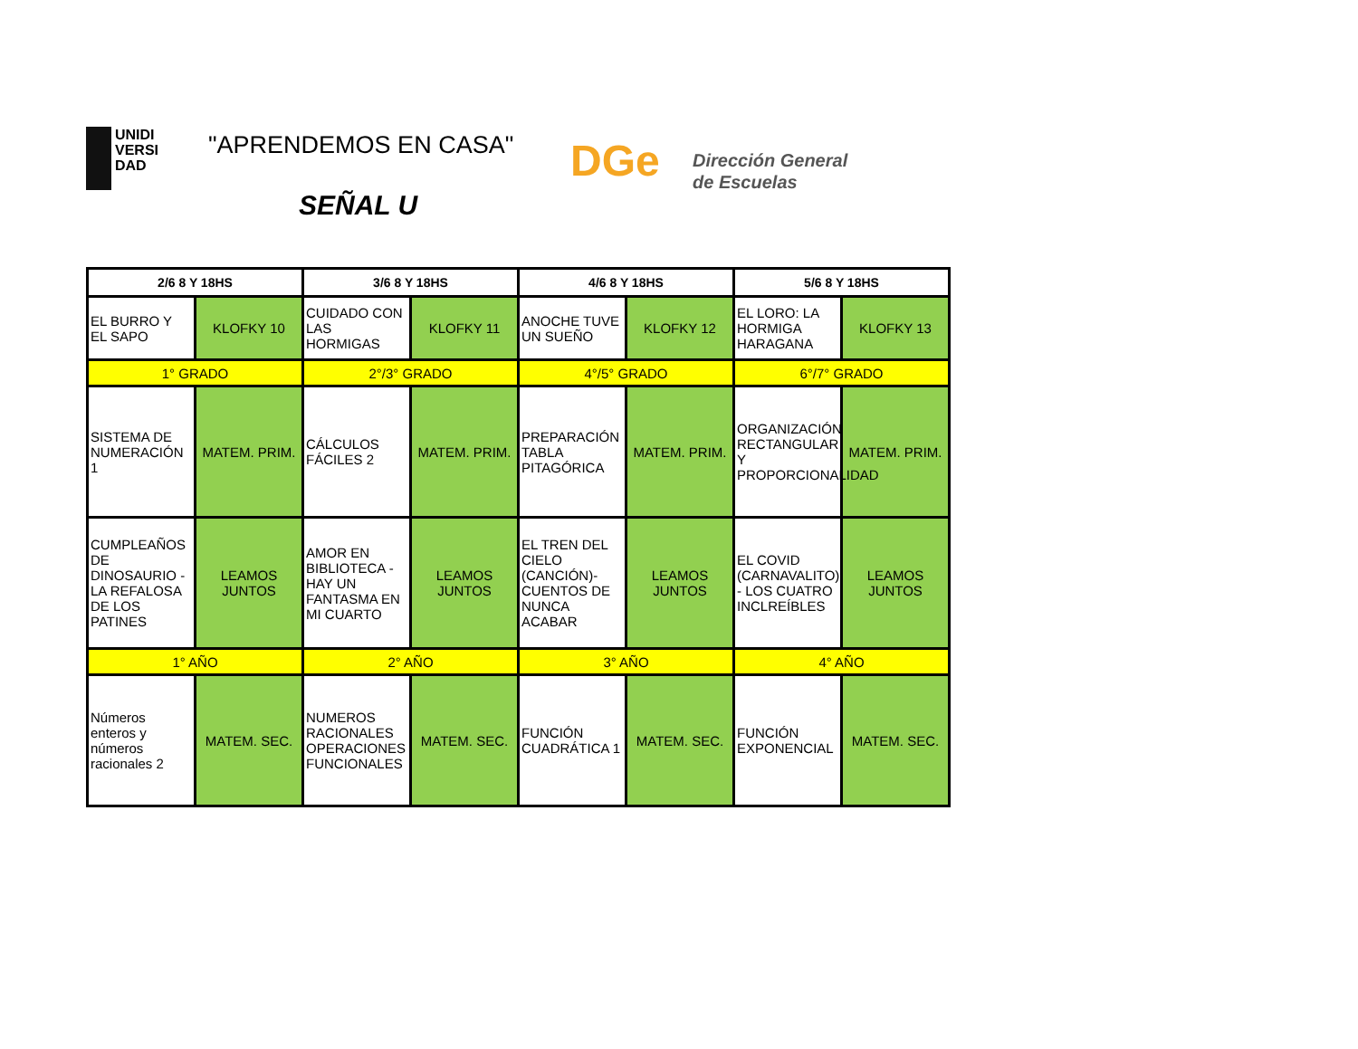UNIDI
VERSI
DAD
"APRENDEMOS EN CASA"
SEÑAL U
DGe
Dirección General
de Escuelas
| 2/6 8 Y 18HS | | 3/6 8 Y 18HS | | 4/6 8 Y 18HS | | 5/6 8 Y 18HS | |
| --- | --- | --- | --- | --- | --- | --- | --- |
| EL BURRO Y EL SAPO | KLOFKY 10 | CUIDADO CON LAS HORMIGAS | KLOFKY 11 | ANOCHE TUVE UN SUEÑO | KLOFKY 12 | EL LORO: LA HORMIGA HARAGANA | KLOFKY 13 |
| 1° GRADO | | 2°/3° GRADO | | 4°/5° GRADO | | 6°/7° GRADO | |
| SISTEMA DE NUMERACIÓN 1 | MATEM. PRIM. | CÁLCULOS FÁCILES 2 | MATEM. PRIM. | PREPARACIÓN TABLA PITAGÓRICA | MATEM. PRIM. | ORGANIZACIÓN RECTANGULAR Y PROPORCIONALIDAD | MATEM. PRIM. |
| CUMPLEAÑOS DE DINOSAURIO - LA REFALOSA DE LOS PATINES | LEAMOS JUNTOS | AMOR EN BIBLIOTECA - HAY UN FANTASMA EN MI CUARTO | LEAMOS JUNTOS | EL TREN DEL CIELO (CANCIÓN)- CUENTOS DE NUNCA ACABAR | LEAMOS JUNTOS | EL COVID (CARNAVALITO) - LOS CUATRO INCLREÍBLES | LEAMOS JUNTOS |
| 1° AÑO | | 2° AÑO | | 3° AÑO | | 4° AÑO | |
| Números enteros y números racionales 2 | MATEM. SEC. | NUMEROS RACIONALES OPERACIONES FUNCIONALES | MATEM. SEC. | FUNCIÓN CUADRÁTICA 1 | MATEM. SEC. | FUNCIÓN EXPONENCIAL | MATEM. SEC. |